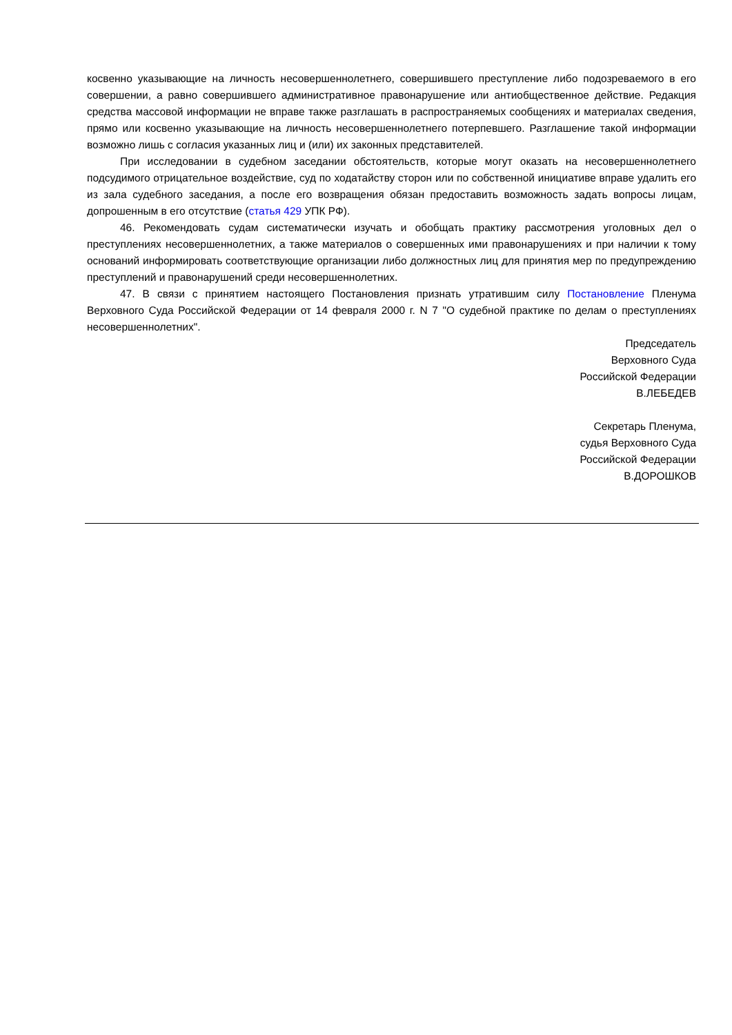косвенно указывающие на личность несовершеннолетнего, совершившего преступление либо подозреваемого в его совершении, а равно совершившего административное правонарушение или антиобщественное действие. Редакция средства массовой информации не вправе также разглашать в распространяемых сообщениях и материалах сведения, прямо или косвенно указывающие на личность несовершеннолетнего потерпевшего. Разглашение такой информации возможно лишь с согласия указанных лиц и (или) их законных представителей.
При исследовании в судебном заседании обстоятельств, которые могут оказать на несовершеннолетнего подсудимого отрицательное воздействие, суд по ходатайству сторон или по собственной инициативе вправе удалить его из зала судебного заседания, а после его возвращения обязан предоставить возможность задать вопросы лицам, допрошенным в его отсутствие (статья 429 УПК РФ).
46. Рекомендовать судам систематически изучать и обобщать практику рассмотрения уголовных дел о преступлениях несовершеннолетних, а также материалов о совершенных ими правонарушениях и при наличии к тому оснований информировать соответствующие организации либо должностных лиц для принятия мер по предупреждению преступлений и правонарушений среди несовершеннолетних.
47. В связи с принятием настоящего Постановления признать утратившим силу Постановление Пленума Верховного Суда Российской Федерации от 14 февраля 2000 г. N 7 "О судебной практике по делам о преступлениях несовершеннолетних".
Председатель
Верховного Суда
Российской Федерации
В.ЛЕБЕДЕВ
Секретарь Пленума,
судья Верховного Суда
Российской Федерации
В.ДОРОШКОВ